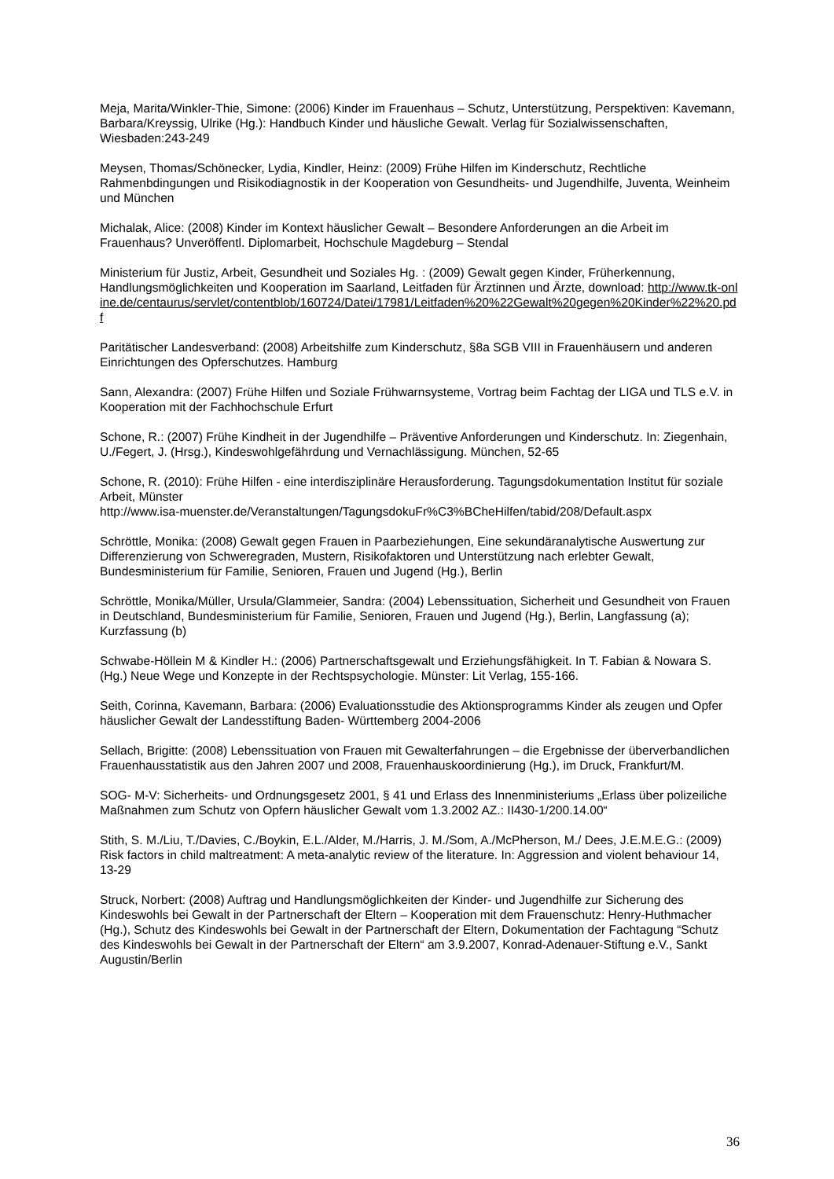Meja, Marita/Winkler-Thie, Simone: (2006) Kinder im Frauenhaus – Schutz, Unterstützung, Perspektiven: Kavemann, Barbara/Kreyssig, Ulrike (Hg.): Handbuch Kinder und häusliche Gewalt. Verlag für Sozialwissenschaften, Wiesbaden:243-249
Meysen, Thomas/Schönecker, Lydia, Kindler, Heinz: (2009) Frühe Hilfen im Kinderschutz, Rechtliche Rahmenbdingungen und Risikodiagnostik in der Kooperation von Gesundheits- und Jugendhilfe, Juventa, Weinheim und München
Michalak, Alice: (2008) Kinder im Kontext häuslicher Gewalt – Besondere Anforderungen an die Arbeit im Frauenhaus? Unveröffentl. Diplomarbeit, Hochschule Magdeburg – Stendal
Ministerium für Justiz, Arbeit, Gesundheit und Soziales Hg. : (2009) Gewalt gegen Kinder, Früherkennung, Handlungsmöglichkeiten und Kooperation im Saarland, Leitfaden für Ärztinnen und Ärzte, download: http://www.tk-online.de/centaurus/servlet/contentblob/160724/Datei/17981/Leitfaden%20%22Gewalt%20gegen%20Kinder%22%20.pdf
Paritätischer Landesverband: (2008) Arbeitshilfe zum Kinderschutz, §8a SGB VIII in Frauenhäusern und anderen Einrichtungen des Opferschutzes. Hamburg
Sann, Alexandra: (2007) Frühe Hilfen und Soziale Frühwarnsysteme, Vortrag beim Fachtag der LIGA und TLS e.V. in Kooperation mit der Fachhochschule Erfurt
Schone, R.: (2007) Frühe Kindheit in der Jugendhilfe – Präventive Anforderungen und Kinderschutz. In: Ziegenhain, U./Fegert, J. (Hrsg.), Kindeswohlgefährdung und Vernachlässigung. München, 52-65
Schone, R. (2010): Frühe Hilfen - eine interdisziplinäre Herausforderung. Tagungsdokumentation Institut für soziale Arbeit, Münster
http://www.isa-muenster.de/Veranstaltungen/TagungsdokuFr%C3%BCheHilfen/tabid/208/Default.aspx
Schröttle, Monika: (2008) Gewalt gegen Frauen in Paarbeziehungen, Eine sekundäranalytische Auswertung zur Differenzierung von Schweregraden, Mustern, Risikofaktoren und Unterstützung nach erlebter Gewalt, Bundesministerium für Familie, Senioren, Frauen und Jugend (Hg.), Berlin
Schröttle, Monika/Müller, Ursula/Glammeier, Sandra: (2004) Lebenssituation, Sicherheit und Gesundheit von Frauen in Deutschland, Bundesministerium für Familie, Senioren, Frauen und Jugend (Hg.), Berlin, Langfassung (a); Kurzfassung (b)
Schwabe-Höllein M & Kindler H.: (2006) Partnerschaftsgewalt und Erziehungsfähigkeit. In T. Fabian & Nowara S. (Hg.) Neue Wege und Konzepte in der Rechtspsychologie. Münster: Lit Verlag, 155-166.
Seith, Corinna, Kavemann, Barbara: (2006) Evaluationsstudie des Aktionsprogramms Kinder als zeugen und Opfer häuslicher Gewalt der Landesstiftung Baden- Württemberg 2004-2006
Sellach, Brigitte: (2008) Lebenssituation von Frauen mit Gewalterfahrungen – die Ergebnisse der überverbandlichen Frauenhausstatistik aus den Jahren 2007 und 2008, Frauenhauskoordinierung (Hg.), im Druck, Frankfurt/M.
SOG- M-V: Sicherheits- und Ordnungsgesetz 2001, § 41 und Erlass des Innenministeriums „Erlass über polizeiliche Maßnahmen zum Schutz von Opfern häuslicher Gewalt vom 1.3.2002 AZ.: II430-1/200.14.00“
Stith, S. M./Liu, T./Davies, C./Boykin, E.L./Alder, M./Harris, J. M./Som, A./McPherson, M./ Dees, J.E.M.E.G.: (2009) Risk factors in child maltreatment: A meta-analytic review of the literature. In: Aggression and violent behaviour 14, 13-29
Struck, Norbert: (2008) Auftrag und Handlungsmöglichkeiten der Kinder- und Jugendhilfe zur Sicherung des Kindeswohls bei Gewalt in der Partnerschaft der Eltern – Kooperation mit dem Frauenschutz: Henry-Huthmacher (Hg.), Schutz des Kindeswohls bei Gewalt in der Partnerschaft der Eltern, Dokumentation der Fachtagung “Schutz des Kindeswohls bei Gewalt in der Partnerschaft der Eltern“ am 3.9.2007, Konrad-Adenauer-Stiftung e.V., Sankt Augustin/Berlin
36